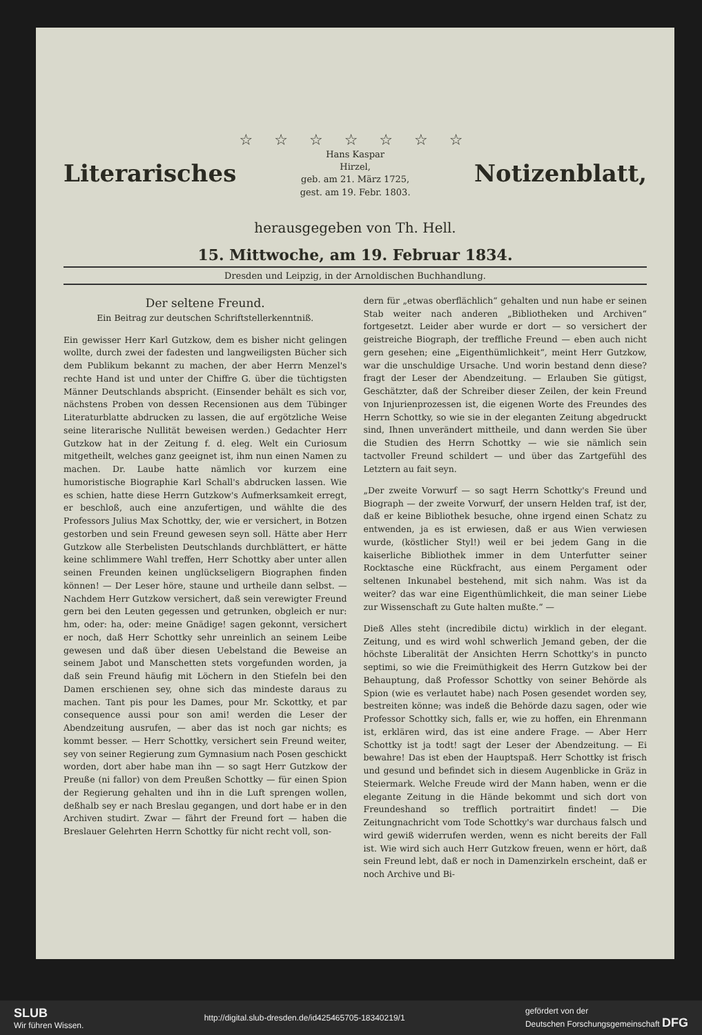☆ ☆ ☆ ☆ ☆ ☆ ☆
Literarisches Hans Kaspar
Hirzel,
geb. am 21. März 1725,
gest. am 19. Febr. 1803. Notizenblatt,
herausgegeben von Th. Hell.
15. Mittwoche, am 19. Februar 1834.
Dresden und Leipzig, in der Arnoldischen Buchhandlung.
Der seltene Freund.
Ein Beitrag zur deutschen Schriftstellerkenntniß.
Ein gewisser Herr Karl Gutzkow, dem es bisher nicht gelingen wollte, durch zwei der fadesten und langweiligsten Bücher sich dem Publikum bekannt zu machen, der aber Herrn Menzel's rechte Hand ist und unter der Chiffre G. über die tüchtigsten Männer Deutschlands abspricht. (Einsender behält es sich vor, nächstens Proben von dessen Recensionen aus dem Tübinger Literaturblatte abdrucken zu lassen, die auf ergötzliche Weise seine literarische Nullität beweisen werden.) Gedachter Herr Gutzkow hat in der Zeitung f. d. eleg. Welt ein Curiosum mitgetheilt, welches ganz geeignet ist, ihm nun einen Namen zu machen. Dr. Laube hatte nämlich vor kurzem eine humoristische Biographie Karl Schall's abdrucken lassen. Wie es schien, hatte diese Herrn Gutzkow's Aufmerksamkeit erregt, er beschloß, auch eine anzufertigen, und wählte die des Professors Julius Max Schottky, der, wie er versichert, in Botzen gestorben und sein Freund gewesen seyn soll. Hätte aber Herr Gutzkow alle Sterbelisten Deutschlands durchblättert, er hätte keine schlimmere Wahl treffen, Herr Schottky aber unter allen seinen Freunden keinen unglückseligern Biographen finden können! — Der Leser höre, staune und urtheile dann selbst. — Nachdem Herr Gutzkow versichert, daß sein verewigter Freund gern bei den Leuten gegessen und getrunken, obgleich er nur: hm, oder: ha, oder: meine Gnädige! sagen gekonnt, versichert er noch, daß Herr Schottky sehr unreinlich an seinem Leibe gewesen und daß über diesen Uebelstand die Beweise an seinem Jabot und Manschetten stets vorgefunden worden, ja daß sein Freund häufig mit Löchern in den Stiefeln bei den Damen erschienen sey, ohne sich das mindeste daraus zu machen. Tant pis pour les Dames, pour Mr. Sckottky, et par consequence aussi pour son ami! werden die Leser der Abendzeitung ausrufen, — aber das ist noch gar nichts; es kommt besser. — Herr Schottky, versichert sein Freund weiter, sey von seiner Regierung zum Gymnasium nach Posen geschickt worden, dort aber habe man ihn — so sagt Herr Gutzkow der Preuße (ni fallor) von dem Preußen Schottky — für einen Spion der Regierung gehalten und ihn in die Luft sprengen wollen, deßhalb sey er nach Breslau gegangen, und dort habe er in den Archiven studirt. Zwar — fährt der Freund fort — haben die Breslauer Gelehrten Herrn Schottky für nicht recht voll, son-
dern für „etwas oberflächlich“ gehalten und nun habe er seinen Stab weiter nach anderen „Bibliotheken und Archiven“ fortgesetzt. Leider aber wurde er dort — so versichert der geistreiche Biograph, der treffliche Freund — eben auch nicht gern gesehen; eine „Eigenthümlichkeit“, meint Herr Gutzkow, war die unschuldige Ursache. Und worin bestand denn diese? fragt der Leser der Abendzeitung. — Erlauben Sie gütigst, Geschätzter, daß der Schreiber dieser Zeilen, der kein Freund von Injurienprozessen ist, die eigenen Worte des Freundes des Herrn Schottky, so wie sie in der eleganten Zeitung abgedruckt sind, Ihnen unverändert mittheile, und dann werden Sie über die Studien des Herrn Schottky — wie sie nämlich sein tactvoller Freund schildert — und über das Zartgefühl des Letztern au fait seyn.
„Der zweite Vorwurf — so sagt Herrn Schottky's Freund und Biograph — der zweite Vorwurf, der unsern Helden traf, ist der, daß er keine Bibliothek besuche, ohne irgend einen Schatz zu entwenden, ja es ist erwiesen, daß er aus Wien verwiesen wurde, (köstlicher Styl!) weil er bei jedem Gang in die kaiserliche Bibliothek immer in dem Unterfutter seiner Rocktasche eine Rückfracht, aus einem Pergament oder seltenen Inkunabel bestehend, mit sich nahm. Was ist da weiter? das war eine Eigenthümlichkeit, die man seiner Liebe zur Wissenschaft zu Gute halten mußte.“ —
Dieß Alles steht (incredibile dictu) wirklich in der elegant. Zeitung, und es wird wohl schwerlich Jemand geben, der die höchste Liberalität der Ansichten Herrn Schottky's in puncto septimi, so wie die Freimüthigkeit des Herrn Gutzkow bei der Behauptung, daß Professor Schottky von seiner Behörde als Spion (wie es verlautet habe) nach Posen gesendet worden sey, bestreiten könne; was indeß die Behörde dazu sagen, oder wie Professor Schottky sich, falls er, wie zu hoffen, ein Ehrenmann ist, erklären wird, das ist eine andere Frage. — Aber Herr Schottky ist ja todt! sagt der Leser der Abendzeitung. — Ei bewahre! Das ist eben der Hauptspaß. Herr Schottky ist frisch und gesund und befindet sich in diesem Augenblicke in Gräz in Steiermark. Welche Freude wird der Mann haben, wenn er die elegante Zeitung in die Hände bekommt und sich dort von Freundeshand so trefflich portraitirt findet! — Die Zeitungnachricht vom Tode Schottky's war durchaus falsch und wird gewiß widerrufen werden, wenn es nicht bereits der Fall ist. Wie wird sich auch Herr Gutzkow freuen, wenn er hört, daß sein Freund lebt, daß er noch in Damenzirkeln erscheint, daß er noch Archive und Bi-
SLUB
Wir führen Wissen. http://digital.slub-dresden.de/id425465705-18340219/1 gefördert von der
Deutschen Forschungsgemeinschaft DFG